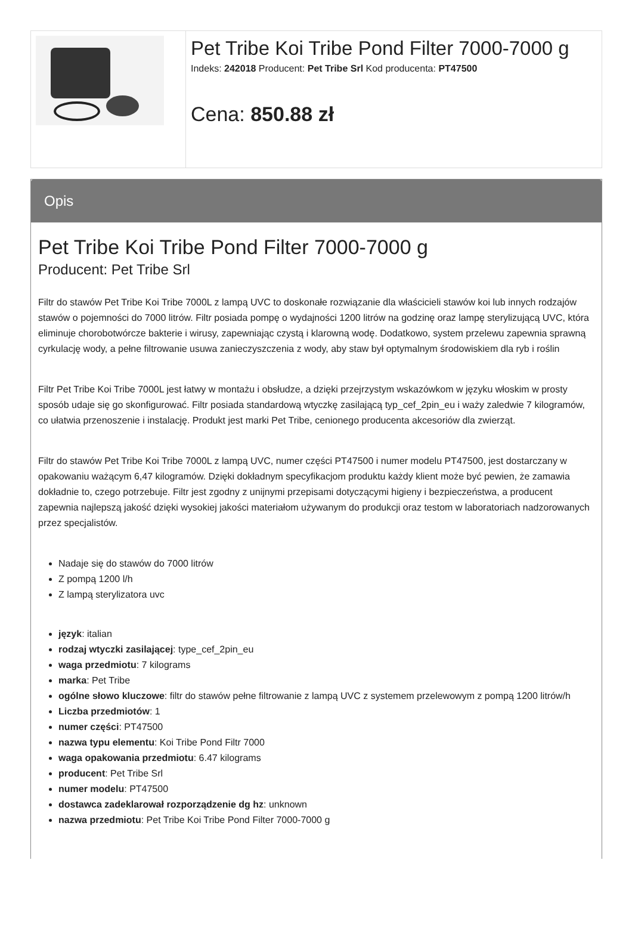Pet Tribe Koi Tribe Pond Filter 7000-7000 g
Indeks: 242018 Producent: Pet Tribe Srl Kod producenta: PT47500
Cena: 850.88 zł
Opis
Pet Tribe Koi Tribe Pond Filter 7000-7000 g
Producent: Pet Tribe Srl
Filtr do stawów Pet Tribe Koi Tribe 7000L z lampą UVC to doskonałe rozwiązanie dla właścicieli stawów koi lub innych rodzajów stawów o pojemności do 7000 litrów. Filtr posiada pompę o wydajności 1200 litrów na godzinę oraz lampę sterylizującą UVC, która eliminuje chorobotwórcze bakterie i wirusy, zapewniając czystą i klarowną wodę. Dodatkowo, system przelewu zapewnia sprawną cyrkulację wody, a pełne filtrowanie usuwa zanieczyszczenia z wody, aby staw był optymalnym środowiskiem dla ryb i roślin
Filtr Pet Tribe Koi Tribe 7000L jest łatwy w montażu i obsłudze, a dzięki przejrzystym wskazówkom w języku włoskim w prosty sposób udaje się go skonfigurować. Filtr posiada standardową wtyczkę zasilającą typ_cef_2pin_eu i waży zaledwie 7 kilogramów, co ułatwia przenoszenie i instalację. Produkt jest marki Pet Tribe, cenionego producenta akcesoriów dla zwierząt.
Filtr do stawów Pet Tribe Koi Tribe 7000L z lampą UVC, numer części PT47500 i numer modelu PT47500, jest dostarczany w opakowaniu ważącym 6,47 kilogramów. Dzięki dokładnym specyfikacjom produktu każdy klient może być pewien, że zamawia dokładnie to, czego potrzebuje. Filtr jest zgodny z unijnymi przepisami dotyczącymi higieny i bezpieczeństwa, a producent zapewnia najlepszą jakość dzięki wysokiej jakości materiałom używanym do produkcji oraz testom w laboratoriach nadzorowanych przez specjalistów.
Nadaje się do stawów do 7000 litrów
Z pompą 1200 l/h
Z lampą sterylizatora uvc
język: italian
rodzaj wtyczki zasilającej: type_cef_2pin_eu
waga przedmiotu: 7 kilograms
marka: Pet Tribe
ogólne słowo kluczowe: filtr do stawów pełne filtrowanie z lampą UVC z systemem przelewowym z pompą 1200 litrów/h
Liczba przedmiotów: 1
numer części: PT47500
nazwa typu elementu: Koi Tribe Pond Filtr 7000
waga opakowania przedmiotu: 6.47 kilograms
producent: Pet Tribe Srl
numer modelu: PT47500
dostawca zadeklarował rozporządzenie dg hz: unknown
nazwa przedmiotu: Pet Tribe Koi Tribe Pond Filter 7000-7000 g